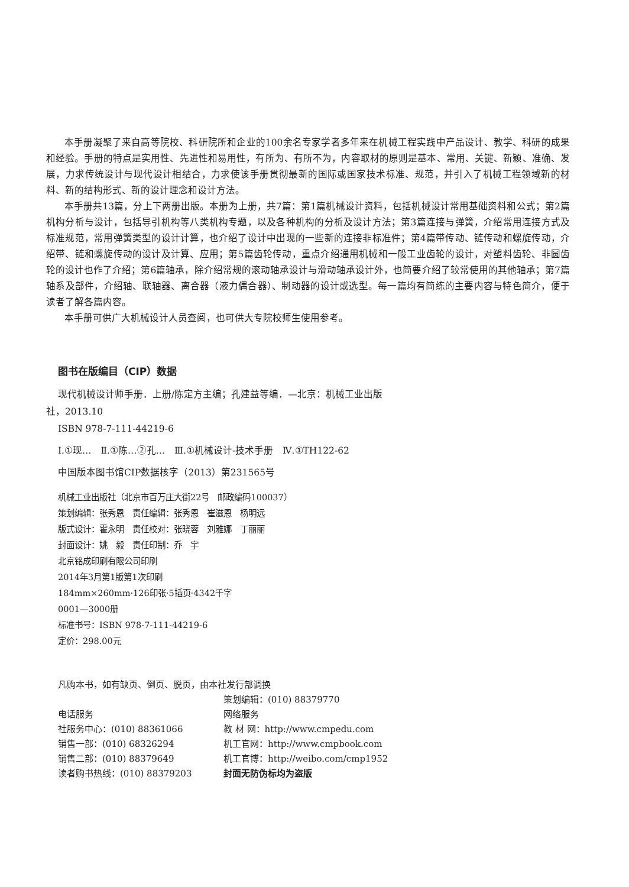本手册凝聚了来自高等院校、科研院所和企业的100余名专家学者多年来在机械工程实践中产品设计、教学、科研的成果和经验。手册的特点是实用性、先进性和易用性，有所为、有所不为，内容取材的原则是基本、常用、关键、新颖、准确、发展，力求传统设计与现代设计相结合，力求使该手册贯彻最新的国际或国家技术标准、规范，并引入了机械工程领域新的材料、新的结构形式、新的设计理念和设计方法。
本手册共13篇，分上下两册出版。本册为上册，共7篇：第1篇机械设计资料，包括机械设计常用基础资料和公式；第2篇机构分析与设计，包括导引机构等八类机构专题，以及各种机构的分析及设计方法；第3篇连接与弹簧，介绍常用连接方式及标准规范，常用弹簧类型的设计计算，也介绍了设计中出现的一些新的连接非标准件；第4篇带传动、链传动和螺旋传动，介绍带、链和螺旋传动的设计及计算、应用；第5篇齿轮传动，重点介绍通用机械和一般工业齿轮的设计，对塑料齿轮、非圆齿轮的设计也作了介绍；第6篇轴承，除介绍常规的滚动轴承设计与滑动轴承设计外，也简要介绍了较常使用的其他轴承；第7篇轴系及部件，介绍轴、联轴器、离合器（液力偶合器）、制动器的设计或选型。每一篇均有简练的主要内容与特色简介，便于读者了解各篇内容。
本手册可供广大机械设计人员查阅，也可供大专院校师生使用参考。
图书在版编目（CIP）数据
现代机械设计师手册．上册/陈定方主编；孔建益等编．—北京：机械工业出版
社，2013.10
ISBN 978-7-111-44219-6
Ⅰ.①现…　Ⅱ.①陈…②孔…　Ⅲ.①机械设计-技术手册　Ⅳ.①TH122-62
中国版本图书馆CIP数据核字（2013）第231565号
机械工业出版社（北京市百万庄大街22号　邮政编码100037）
策划编辑：张秀恩　责任编辑：张秀恩　崔滋恩　杨明远
版式设计：霍永明　责任校对：张晓蓉　刘雅娜　丁丽丽
封面设计：姚　毅　责任印制：乔　宇
北京铭成印刷有限公司印刷
2014年3月第1版第1次印刷
184mm×260mm·126印张·5插页·4342千字
0001—3000册
标准书号：ISBN 978-7-111-44219-6
定价：298.00元
凡购本书，如有缺页、倒页、脱页，由本社发行部调换
| | 策划编辑：(010) 88379770 |
| 电话服务 | 网络服务 |
| 社服务中心：(010) 88361066 | 教 材 网：http://www.cmpedu.com |
| 销售一部：(010) 68326294 | 机工官网：http://www.cmpbook.com |
| 销售二部：(010) 88379649 | 机工官博：http://weibo.com/cmp1952 |
| 读者购书热线：(010) 88379203 | 封面无防伪标均为盗版 |